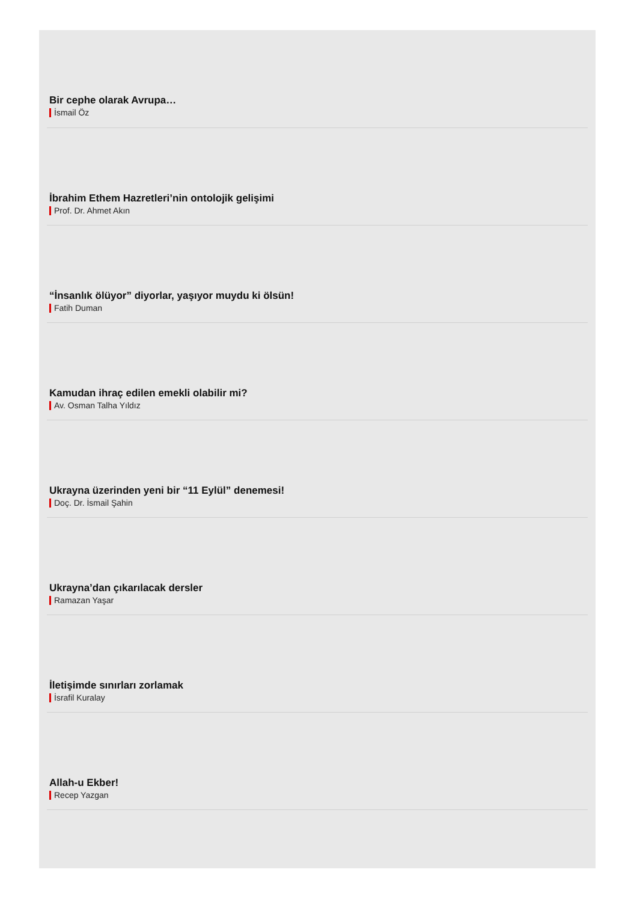Bir cephe olarak Avrupa…
İsmail Öz
İbrahim Ethem Hazretleri’nin ontolojik gelişimi
Prof. Dr. Ahmet Akın
“İnsanlık ölüyor” diyorlar, yaşıyor muydu ki ölsün!
Fatih Duman
Kamudan ihraç edilen emekli olabilir mi?
Av. Osman Talha Yıldız
Ukrayna üzerinden yeni bir “11 Eylül” denemesi!
Doç. Dr. İsmail Şahin
Ukrayna’dan çıkarılacak dersler
Ramazan Yaşar
İletişimde sınırları zorlamak
İsrafil Kuralay
Allah-u Ekber!
Recep Yazgan